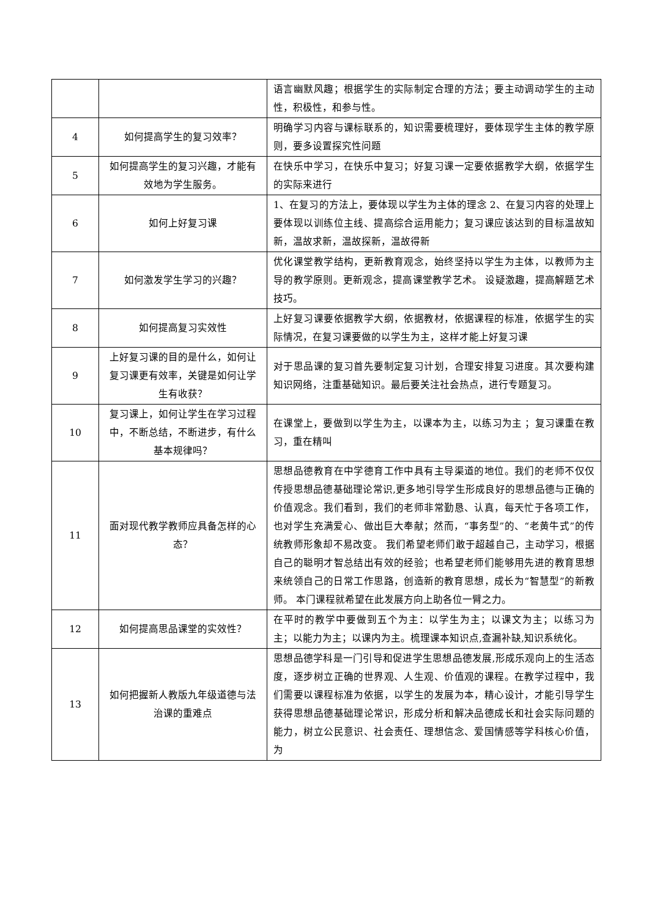| | | 语言幽默风趣；根据学生的实际制定合理的方法；要主动调动学生的主动性，积极性，和参与性。 |
| 4 | 如何提高学生的复习效率？ | 明确学习内容与课标联系的，知识需要梳理好，要体现学生主体的教学原则，要多设置探究性问题 |
| 5 | 如何提高学生的复习兴趣，才能有效地为学生服务。 | 在快乐中学习，在快乐中复习；好复习课一定要依据教学大纲，依据学生的实际来进行 |
| 6 | 如何上好复习课 | 1、在复习的方法上，要体现以学生为主体的理念 2、在复习内容的处理上要体现以训练位主线、提高综合运用能力；复习课应该达到的目标温故知新，温故求新，温故探新，温故得新 |
| 7 | 如何激发学生学习的兴趣？ | 优化课堂教学结构，更新教育观念，始终坚持以学生为主体，以教师为主导的教学原则。更新观念，提高课堂教学艺术。 设疑激趣，提高解题艺术技巧。 |
| 8 | 如何提高复习实效性 | 上好复习课要依据教学大纲，依据教材，依据课程的标准，依据学生的实际情况，在复习课要做的以学生为主，这样才能上好复习课 |
| 9 | 上好复习课的目的是什么，如何让复习课更有效率，关键是如何让学生有收获？ | 对于思品课的复习首先要制定复习计划，合理安排复习进度。其次要构建知识网络，注重基础知识。最后要关注社会热点，进行专题复习。 |
| 10 | 复习课上，如何让学生在学习过程中，不断总结，不断进步，有什么基本规律吗？ | 在课堂上，要做到以学生为主，以课本为主，以练习为主 ；复习课重在教习，重在精叫 |
| 11 | 面对现代教学教师应具备怎样的心态？ | 思想品德教育在中学德育工作中具有主导渠道的地位。我们的老师不仅仅传授思想品德基础理论常识,更多地引导学生形成良好的思想品德与正确的价值观念。我们看到，我们的老师非常勤恳、认真，每天忙于各项工作，也对学生充满爱心、做出巨大奉献；然而，“事务型”的、“老黄牛式”的传统教师形象却不易改变。 我们希望老师们敢于超越自己，主动学习，根据自己的聪明才智总结出有效的经验；也希望老师们能够用先进的教育思想来统领自己的日常工作思路，创造新的教育思想，成长为“智慧型”的新教师。 本门课程就希望在此发展方向上助各位一臂之力。 |
| 12 | 如何提高思品课堂的实效性？ | 在平时的教学中要做到五个为主：以学生为主；以课文为主；以练习为主；以能力为主；以课内为主。梳理课本知识点,查漏补缺,知识系统化。 |
| 13 | 如何把握新人教版九年级道德与法治课的重难点 | 思想品德学科是一门引导和促进学生思想品德发展,形成乐观向上的生活态度，逐步树立正确的世界观、人生观、价值观的课程。在教学过程中，我们需要以课程标准为依据，以学生的发展为本，精心设计，才能引导学生获得思想品德基础理论常识，形成分析和解决品德成长和社会实际问题的能力，树立公民意识、社会责任、理想信念、爱国情感等学科核心价值，为 |